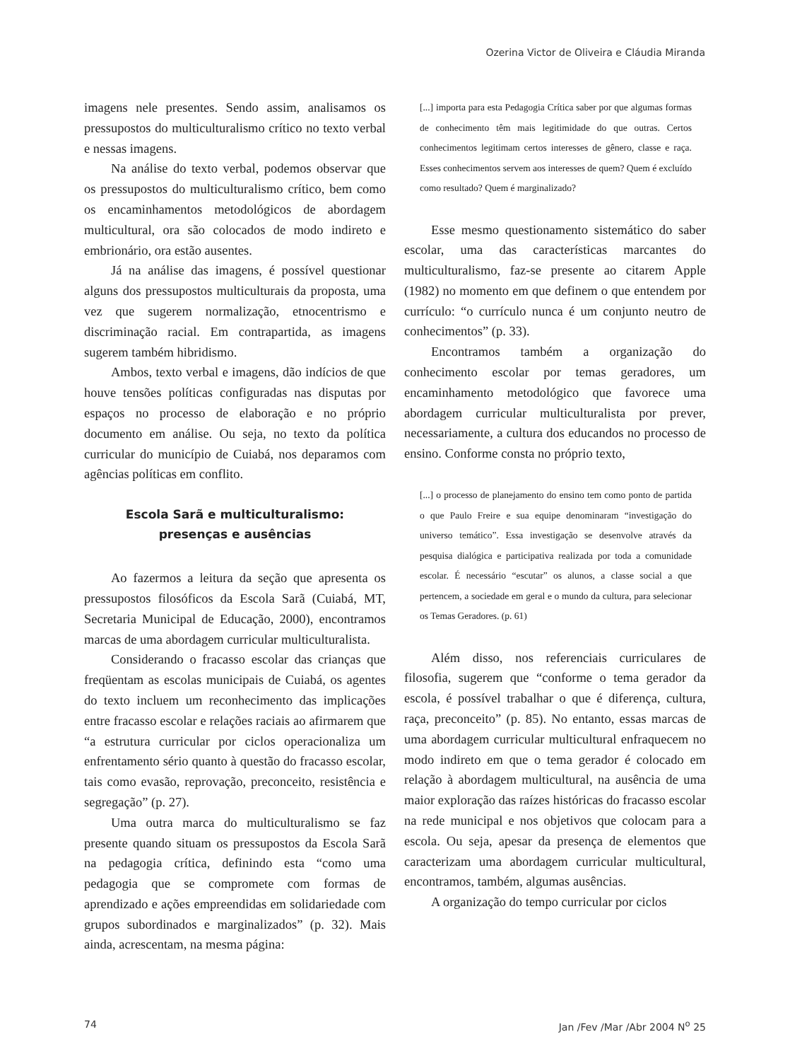Ozerina Victor de Oliveira e Cláudia Miranda
imagens nele presentes. Sendo assim, analisamos os pressupostos do multiculturalismo crítico no texto verbal e nessas imagens.
Na análise do texto verbal, podemos observar que os pressupostos do multiculturalismo crítico, bem como os encaminhamentos metodológicos de abordagem multicultural, ora são colocados de modo indireto e embrionário, ora estão ausentes.
Já na análise das imagens, é possível questionar alguns dos pressupostos multiculturais da proposta, uma vez que sugerem normalização, etnocentrismo e discriminação racial. Em contrapartida, as imagens sugerem também hibridismo.
Ambos, texto verbal e imagens, dão indícios de que houve tensões políticas configuradas nas disputas por espaços no processo de elaboração e no próprio documento em análise. Ou seja, no texto da política curricular do município de Cuiabá, nos deparamos com agências políticas em conflito.
Escola Sarã e multiculturalismo:
presenças e ausências
Ao fazermos a leitura da seção que apresenta os pressupostos filosóficos da Escola Sarã (Cuiabá, MT, Secretaria Municipal de Educação, 2000), encontramos marcas de uma abordagem curricular multiculturalista.
Considerando o fracasso escolar das crianças que freqüentam as escolas municipais de Cuiabá, os agentes do texto incluem um reconhecimento das implicações entre fracasso escolar e relações raciais ao afirmarem que “a estrutura curricular por ciclos operacionaliza um enfrentamento sério quanto à questão do fracasso escolar, tais como evasão, reprovação, preconceito, resistência e segregação” (p. 27).
Uma outra marca do multiculturalismo se faz presente quando situam os pressupostos da Escola Sarã na pedagogia crítica, definindo esta “como uma pedagogia que se compromete com formas de aprendizado e ações empreendidas em solidariedade com grupos subordinados e marginalizados” (p. 32). Mais ainda, acrescentam, na mesma página:
[...] importa para esta Pedagogia Crítica saber por que algumas formas de conhecimento têm mais legitimidade do que outras. Certos conhecimentos legitimam certos interesses de gênero, classe e raça. Esses conhecimentos servem aos interesses de quem? Quem é excluído como resultado? Quem é marginalizado?
Esse mesmo questionamento sistemático do saber escolar, uma das características marcantes do multiculturalismo, faz-se presente ao citarem Apple (1982) no momento em que definem o que entendem por currículo: “o currículo nunca é um conjunto neutro de conhecimentos” (p. 33).
Encontramos também a organização do conhecimento escolar por temas geradores, um encaminhamento metodológico que favorece uma abordagem curricular multiculturalista por prever, necessariamente, a cultura dos educandos no processo de ensino. Conforme consta no próprio texto,
[...] o processo de planejamento do ensino tem como ponto de partida o que Paulo Freire e sua equipe denominaram “investigação do universo temático”. Essa investigação se desenvolve através da pesquisa dialógica e participativa realizada por toda a comunidade escolar. É necessário “escutar” os alunos, a classe social a que pertencem, a sociedade em geral e o mundo da cultura, para selecionar os Temas Geradores. (p. 61)
Além disso, nos referenciais curriculares de filosofia, sugerem que “conforme o tema gerador da escola, é possível trabalhar o que é diferença, cultura, raça, preconceito” (p. 85). No entanto, essas marcas de uma abordagem curricular multicultural enfraquecem no modo indireto em que o tema gerador é colocado em relação à abordagem multicultural, na ausência de uma maior exploração das raízes históricas do fracasso escolar na rede municipal e nos objetivos que colocam para a escola. Ou seja, apesar da presença de elementos que caracterizam uma abordagem curricular multicultural, encontramos, também, algumas ausências.
A organização do tempo curricular por ciclos
74 Jan /Fev /Mar /Abr 2004 N<sup>o</sup> 25